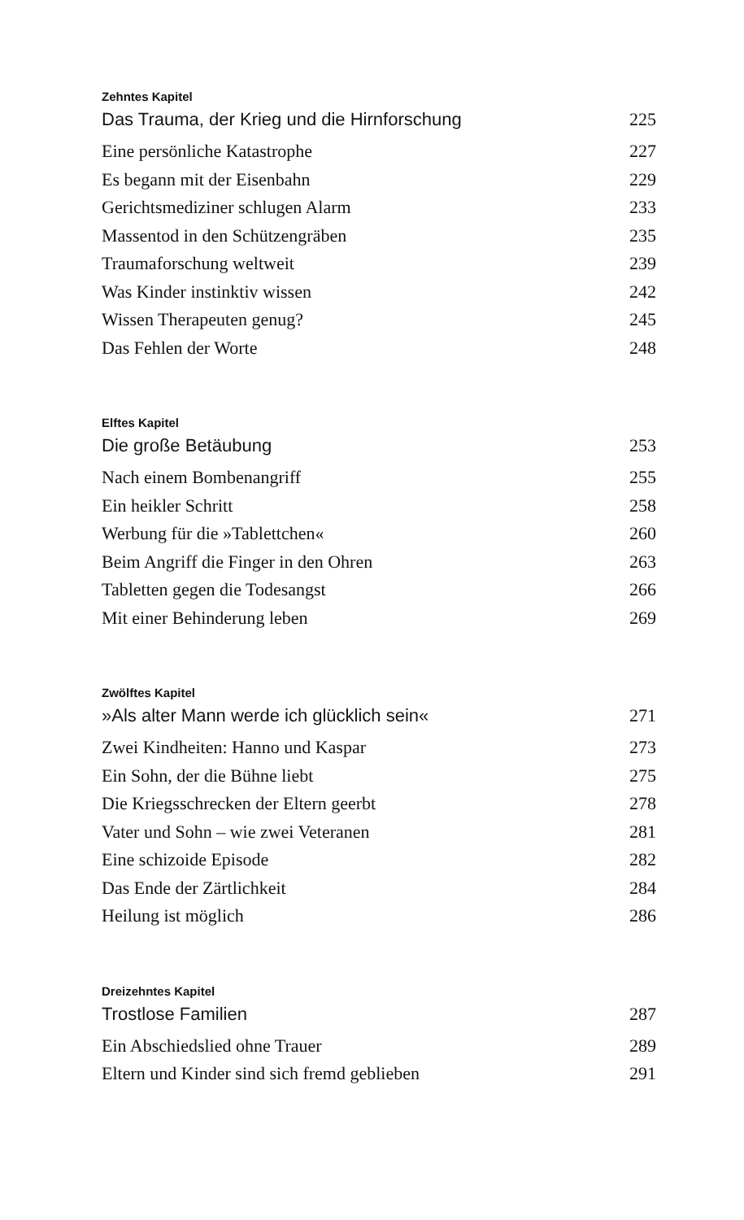Zehntes Kapitel
Das Trauma, der Krieg und die Hirnforschung 225
Eine persönliche Katastrophe 227
Es begann mit der Eisenbahn 229
Gerichtsmediziner schlugen Alarm 233
Massentod in den Schützengräben 235
Traumaforschung weltweit 239
Was Kinder instinktiv wissen 242
Wissen Therapeuten genug? 245
Das Fehlen der Worte 248
Elftes Kapitel
Die große Betäubung 253
Nach einem Bombenangriff 255
Ein heikler Schritt 258
Werbung für die »Tablettchen« 260
Beim Angriff die Finger in den Ohren 263
Tabletten gegen die Todesangst 266
Mit einer Behinderung leben 269
Zwölftes Kapitel
»Als alter Mann werde ich glücklich sein« 271
Zwei Kindheiten: Hanno und Kaspar 273
Ein Sohn, der die Bühne liebt 275
Die Kriegsschrecken der Eltern geerbt 278
Vater und Sohn – wie zwei Veteranen 281
Eine schizoide Episode 282
Das Ende der Zärtlichkeit 284
Heilung ist möglich 286
Dreizehntes Kapitel
Trostlose Familien 287
Ein Abschiedslied ohne Trauer 289
Eltern und Kinder sind sich fremd geblieben 291